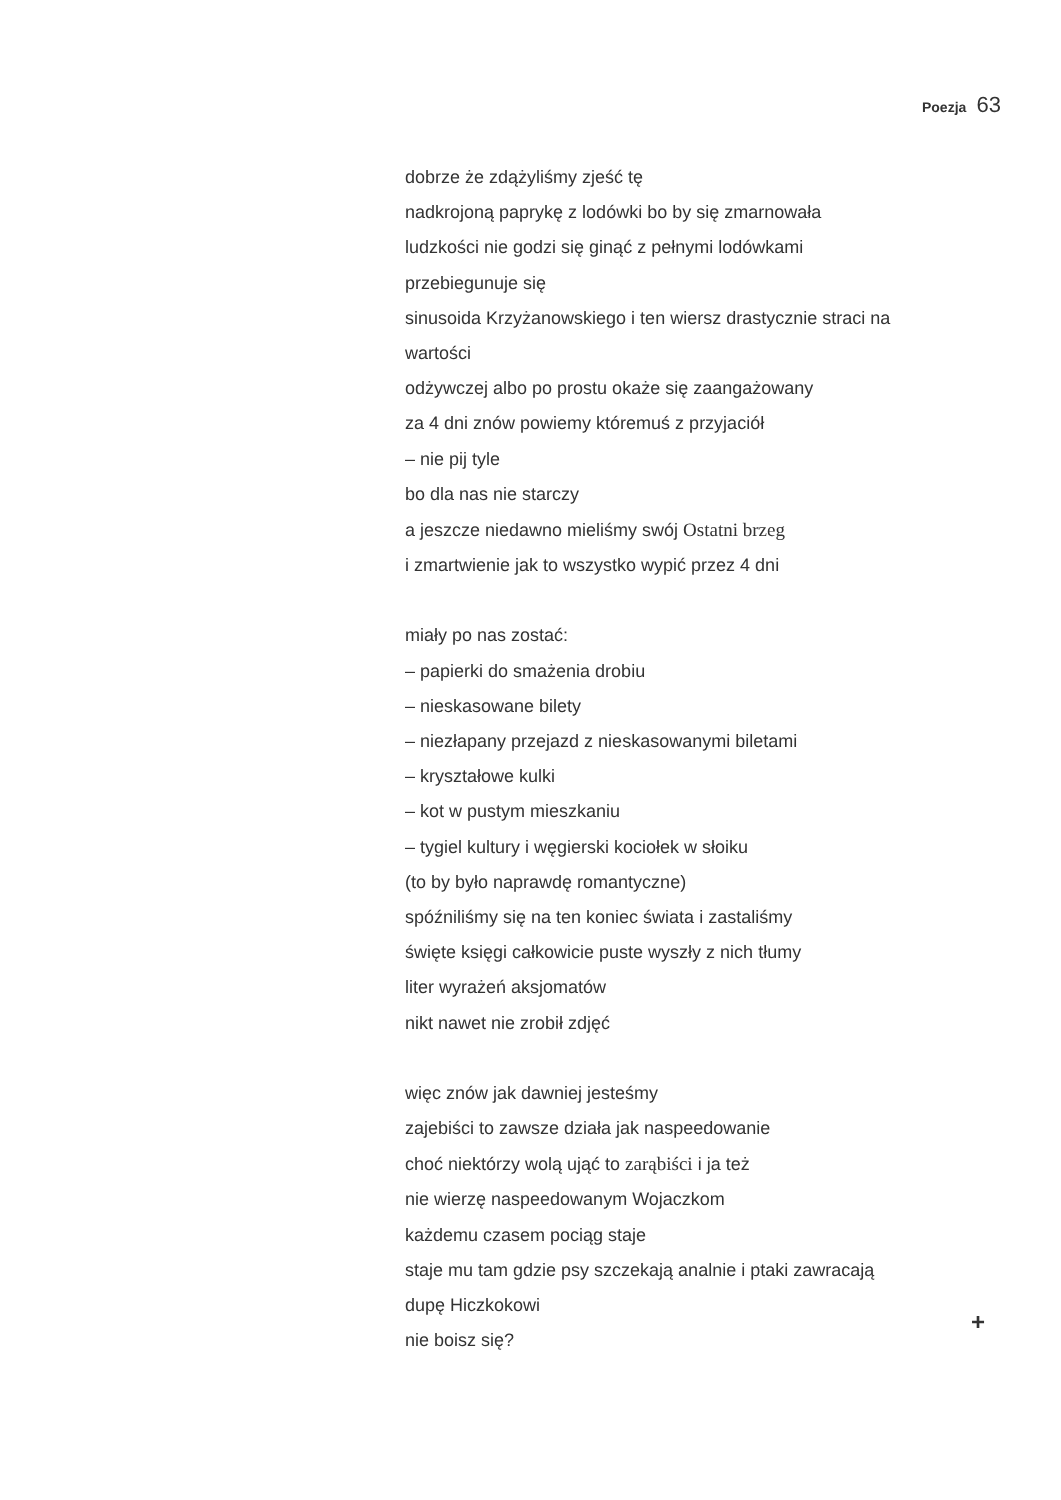Poezja 63
dobrze że zdążyliśmy zjeść tę
nadkrojoną paprykę z lodówki bo by się zmarnowała
ludzkości nie godzi się ginąć z pełnymi lodówkami
przebiegunuje się
sinusoida Krzyżanowskiego i ten wiersz drastycznie straci na
wartości
odżywczej albo po prostu okaże się zaangażowany
za 4 dni znów powiemy któremuś z przyjaciół
– nie pij tyle
bo dla nas nie starczy
a jeszcze niedawno mieliśmy swój Ostatni brzeg
i zmartwienie jak to wszystko wypić przez 4 dni
miały po nas zostać:
– papierki do smażenia drobiu
– nieskasowane bilety
– niezłapany przejazd z nieskasowanymi biletami
– kryształowe kulki
– kot w pustym mieszkaniu
– tygiel kultury i węgierski kociołek w słoiku
(to by było naprawdę romantyczne)
spóźniliśmy się na ten koniec świata i zastaliśmy
święte księgi całkowicie puste wyszły z nich tłumy
liter wyrażeń aksjomatów
nikt nawet nie zrobił zdjęć
więc znów jak dawniej jesteśmy
zajebiści to zawsze działa jak naspeedowanie
choć niektórzy wolą ująć to zarąbiści i ja też
nie wierzę naspeedowanym Wojaczkom
każdemu czasem pociąg staje
staje mu tam gdzie psy szczekają analnie i ptaki zawracają
dupę Hiczkokowi
nie boisz się?
+